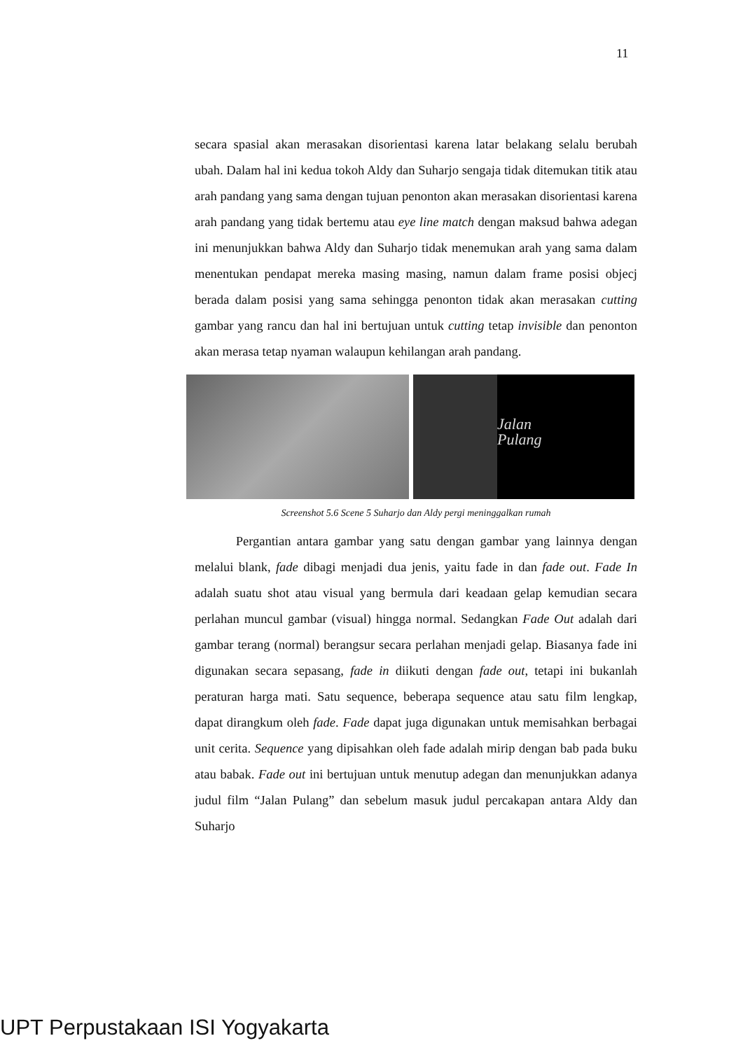11
secara spasial akan merasakan disorientasi karena latar belakang selalu berubah ubah. Dalam hal ini kedua tokoh Aldy dan Suharjo sengaja tidak ditemukan titik atau arah pandang yang sama dengan tujuan penonton akan merasakan disorientasi karena arah pandang yang tidak bertemu atau eye line match dengan maksud bahwa adegan ini menunjukkan bahwa Aldy dan Suharjo tidak menemukan arah yang sama dalam menentukan pendapat mereka masing masing, namun dalam frame posisi objecj berada dalam posisi yang sama sehingga penonton tidak akan merasakan cutting gambar yang rancu dan hal ini bertujuan untuk cutting tetap invisible dan penonton akan merasa tetap nyaman walaupun kehilangan arah pandang.
Jalan
Pulang
Screenshot 5.6 Scene 5 Suharjo dan Aldy pergi meninggalkan rumah
Pergantian antara gambar yang satu dengan gambar yang lainnya dengan melalui blank, fade dibagi menjadi dua jenis, yaitu fade in dan fade out. Fade In adalah suatu shot atau visual yang bermula dari keadaan gelap kemudian secara perlahan muncul gambar (visual) hingga normal. Sedangkan Fade Out adalah dari gambar terang (normal) berangsur secara perlahan menjadi gelap. Biasanya fade ini digunakan secara sepasang, fade in diikuti dengan fade out, tetapi ini bukanlah peraturan harga mati. Satu sequence, beberapa sequence atau satu film lengkap, dapat dirangkum oleh fade. Fade dapat juga digunakan untuk memisahkan berbagai unit cerita. Sequence yang dipisahkan oleh fade adalah mirip dengan bab pada buku atau babak. Fade out ini bertujuan untuk menutup adegan dan menunjukkan adanya judul film “Jalan Pulang” dan sebelum masuk judul percakapan antara Aldy dan Suharjo
UPT Perpustakaan ISI Yogyakarta